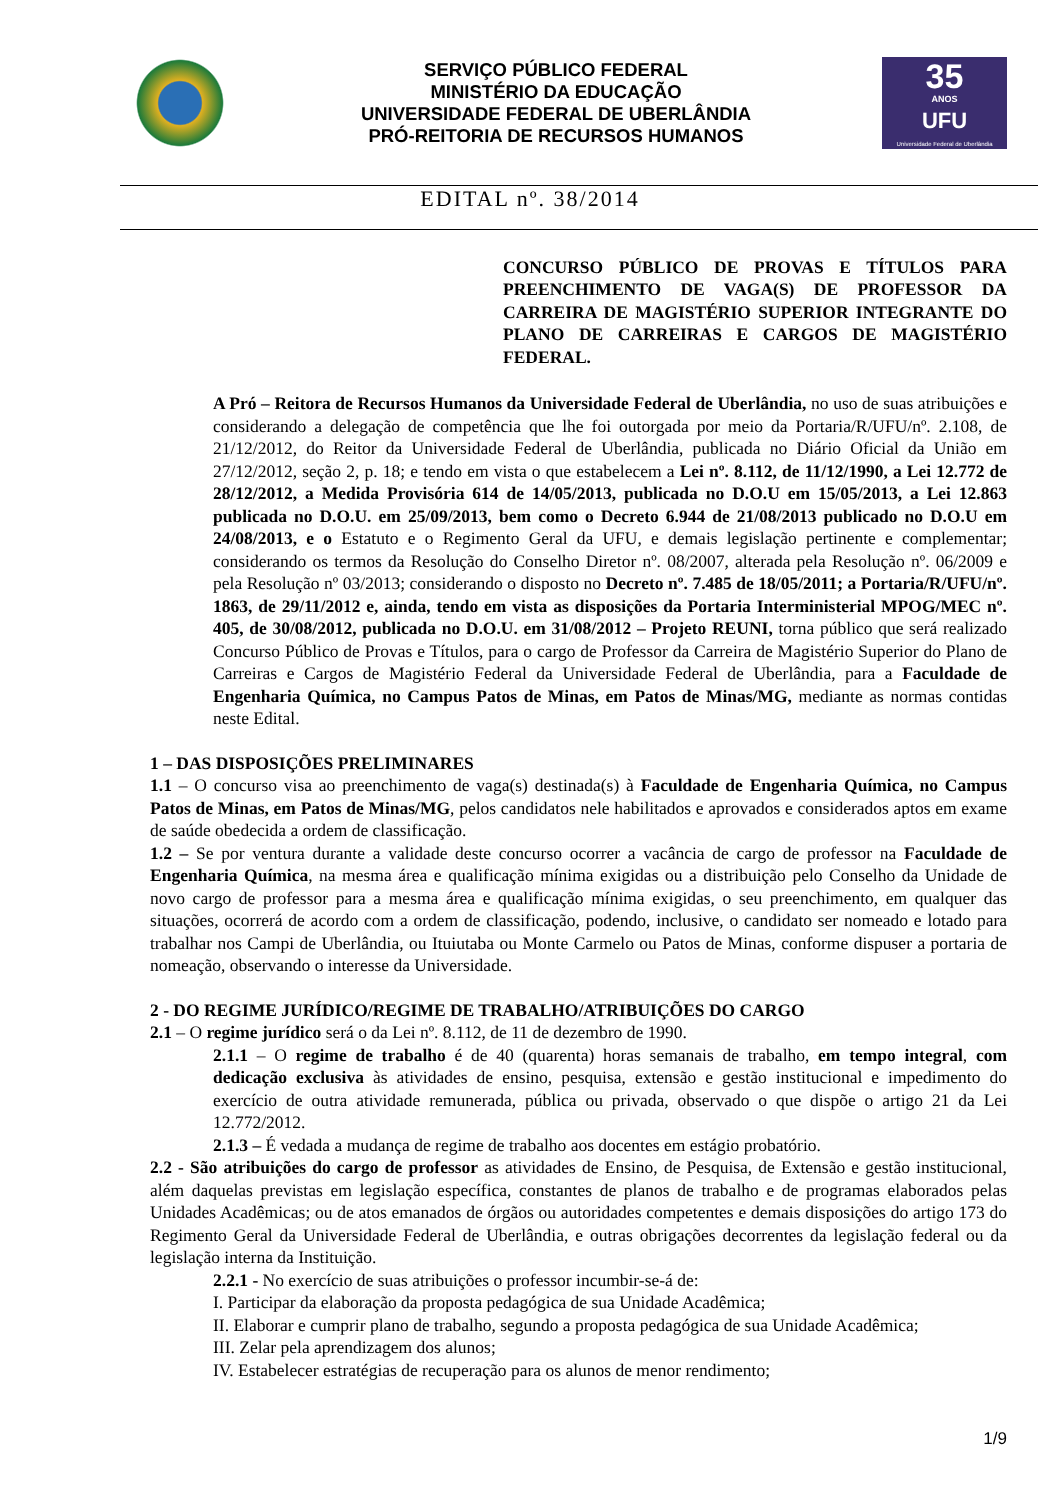SERVIÇO PÚBLICO FEDERAL
MINISTÉRIO DA EDUCAÇÃO
UNIVERSIDADE FEDERAL DE UBERLÂNDIA
PRÓ-REITORIA DE RECURSOS HUMANOS
35
ANOS
UFU
Universidade Federal de Uberlândia
EDITAL nº. 38/2014
CONCURSO PÚBLICO DE PROVAS E TÍTULOS PARA PREENCHIMENTO DE VAGA(S) DE PROFESSOR DA CARREIRA DE MAGISTÉRIO SUPERIOR INTEGRANTE DO PLANO DE CARREIRAS E CARGOS DE MAGISTÉRIO FEDERAL.
A Pró – Reitora de Recursos Humanos da Universidade Federal de Uberlândia, no uso de suas atribuições e considerando a delegação de competência que lhe foi outorgada por meio da Portaria/R/UFU/nº. 2.108, de 21/12/2012, do Reitor da Universidade Federal de Uberlândia, publicada no Diário Oficial da União em 27/12/2012, seção 2, p. 18; e tendo em vista o que estabelecem a Lei nº. 8.112, de 11/12/1990, a Lei 12.772 de 28/12/2012, a Medida Provisória 614 de 14/05/2013, publicada no D.O.U em 15/05/2013, a Lei 12.863 publicada no D.O.U. em 25/09/2013, bem como o Decreto 6.944 de 21/08/2013 publicado no D.O.U em 24/08/2013, e o Estatuto e o Regimento Geral da UFU, e demais legislação pertinente e complementar; considerando os termos da Resolução do Conselho Diretor nº. 08/2007, alterada pela Resolução nº. 06/2009 e pela Resolução nº 03/2013; considerando o disposto no Decreto nº. 7.485 de 18/05/2011; a Portaria/R/UFU/nº. 1863, de 29/11/2012 e, ainda, tendo em vista as disposições da Portaria Interministerial MPOG/MEC nº. 405, de 30/08/2012, publicada no D.O.U. em 31/08/2012 – Projeto REUNI, torna público que será realizado Concurso Público de Provas e Títulos, para o cargo de Professor da Carreira de Magistério Superior do Plano de Carreiras e Cargos de Magistério Federal da Universidade Federal de Uberlândia, para a Faculdade de Engenharia Química, no Campus Patos de Minas, em Patos de Minas/MG, mediante as normas contidas neste Edital.
1 – DAS DISPOSIÇÕES PRELIMINARES
1.1 – O concurso visa ao preenchimento de vaga(s) destinada(s) à Faculdade de Engenharia Química, no Campus Patos de Minas, em Patos de Minas/MG, pelos candidatos nele habilitados e aprovados e considerados aptos em exame de saúde obedecida a ordem de classificação.
1.2 – Se por ventura durante a validade deste concurso ocorrer a vacância de cargo de professor na Faculdade de Engenharia Química, na mesma área e qualificação mínima exigidas ou a distribuição pelo Conselho da Unidade de novo cargo de professor para a mesma área e qualificação mínima exigidas, o seu preenchimento, em qualquer das situações, ocorrerá de acordo com a ordem de classificação, podendo, inclusive, o candidato ser nomeado e lotado para trabalhar nos Campi de Uberlândia, ou Ituiutaba ou Monte Carmelo ou Patos de Minas, conforme dispuser a portaria de nomeação, observando o interesse da Universidade.
2 - DO REGIME JURÍDICO/REGIME DE TRABALHO/ATRIBUIÇÕES DO CARGO
2.1 – O regime jurídico será o da Lei nº. 8.112, de 11 de dezembro de 1990.
2.1.1 – O regime de trabalho é de 40 (quarenta) horas semanais de trabalho, em tempo integral, com dedicação exclusiva às atividades de ensino, pesquisa, extensão e gestão institucional e impedimento do exercício de outra atividade remunerada, pública ou privada, observado o que dispõe o artigo 21 da Lei 12.772/2012.
2.1.3 – É vedada a mudança de regime de trabalho aos docentes em estágio probatório.
2.2 - São atribuições do cargo de professor as atividades de Ensino, de Pesquisa, de Extensão e gestão institucional, além daquelas previstas em legislação específica, constantes de planos de trabalho e de programas elaborados pelas Unidades Acadêmicas; ou de atos emanados de órgãos ou autoridades competentes e demais disposições do artigo 173 do Regimento Geral da Universidade Federal de Uberlândia, e outras obrigações decorrentes da legislação federal ou da legislação interna da Instituição.
2.2.1 - No exercício de suas atribuições o professor incumbir-se-á de:
I. Participar da elaboração da proposta pedagógica de sua Unidade Acadêmica;
II. Elaborar e cumprir plano de trabalho, segundo a proposta pedagógica de sua Unidade Acadêmica;
III. Zelar pela aprendizagem dos alunos;
IV. Estabelecer estratégias de recuperação para os alunos de menor rendimento;
1/9